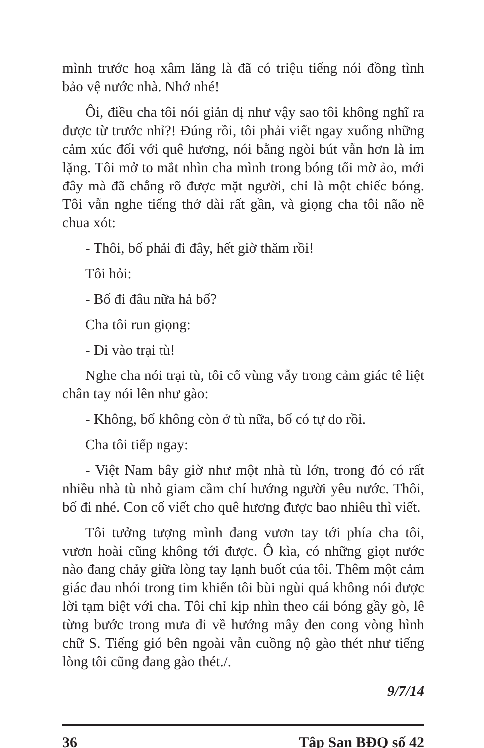mình trước hoạ xâm lăng là đã có triệu tiếng nói đồng tình bảo vệ nước nhà. Nhớ nhé!
Ôi, điều cha tôi nói giản dị như vậy sao tôi không nghĩ ra được từ trước nhỉ?! Đúng rồi, tôi phải viết ngay xuống những cảm xúc đối với quê hương, nói bằng ngòi bút vẫn hơn là im lặng. Tôi mở to mắt nhìn cha mình trong bóng tối mờ ảo, mới đây mà đã chẳng rõ được mặt người, chỉ là một chiếc bóng. Tôi vẫn nghe tiếng thở dài rất gần, và giọng cha tôi não nề chua xót:
- Thôi, bố phải đi đây, hết giờ thăm rồi!
Tôi hỏi:
- Bố đi đâu nữa hả bố?
Cha tôi run giọng:
- Đi vào trại tù!
Nghe cha nói trại tù, tôi cố vùng vẫy trong cảm giác tê liệt chân tay nói lên như gào:
- Không, bố không còn ở tù nữa, bố có tự do rồi.
Cha tôi tiếp ngay:
- Việt Nam bây giờ như một nhà tù lớn, trong đó có rất nhiều nhà tù nhỏ giam cầm chí hướng người yêu nước. Thôi, bố đi nhé. Con cố viết cho quê hương được bao nhiêu thì viết.
Tôi tưởng tượng mình đang vươn tay tới phía cha tôi, vươn hoài cũng không tới được. Ô kìa, có những giọt nước nào đang chảy giữa lòng tay lạnh buốt của tôi. Thêm một cảm giác đau nhói trong tim khiến tôi bùi ngùi quá không nói được lời tạm biệt với cha. Tôi chỉ kịp nhìn theo cái bóng gầy gò, lê từng bước trong mưa đi về hướng mây đen cong vòng hình chữ S. Tiếng gió bên ngoài vẫn cuồng nộ gào thét như tiếng lòng tôi cũng đang gào thét./.
9/7/14
36 Tập San BĐQ số 42